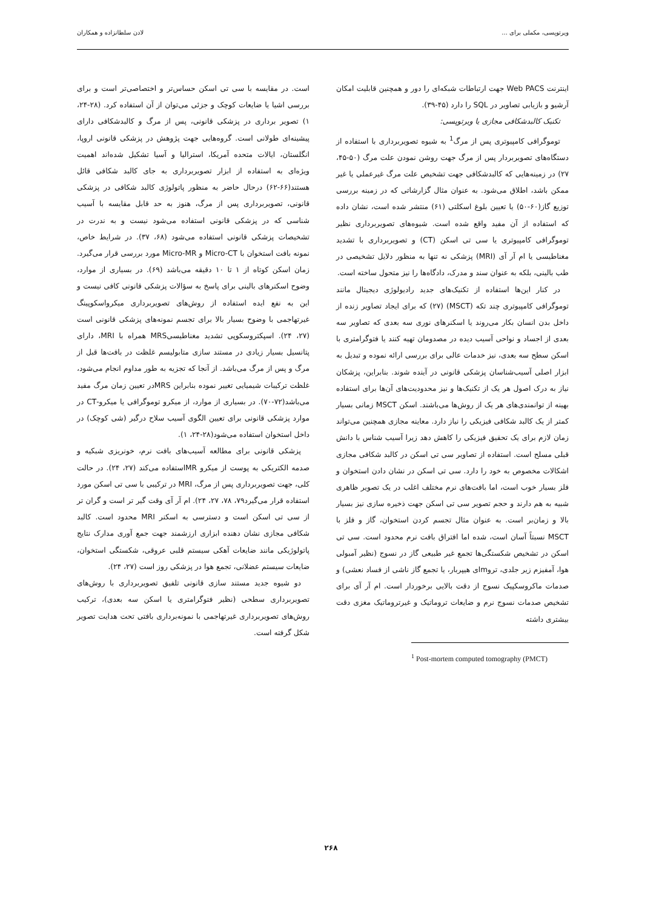ویرتوپسی، مکملی برای ... لادن سلطانزاده و همکاران
اینترنت Web PACS جهت ارتباطات شبکه‌ای را دور و همچنین قابلیت امکان آرشیو و بازیابی تصاویر در SQL را دارد (۴۵-۳۹).
تکنیک کالبدشکافی مجازی یا ویرتوپسی:
توموگرافی کامپیوتری پس از مرگ<sup>1</sup> به شیوه تصویربرداری با استفاده از دستگاه‌های تصویربردار پس از مرگ جهت روشن نمودن علت مرگ (۵۰-۴۵، ۲۷) در زمینه‌هایی که کالبدشکافی جهت تشخیص علت مرگ غیرعملی یا غیر ممکن باشد، اطلاق می‌شود. به عنوان مثال گزارشاتی که در زمینه بررسی توزیع گاز(۶۰-۵۰) یا تعیین بلوغ اسکلتی (۶۱) منتشر شده است، نشان داده که استفاده از آن مفید واقع شده است. شیوه‌های تصویربرداری نظیر توموگرافی کامپیوتری یا سی تی اسکن (CT) و تصویربرداری با تشدید مغناطیسی یا ام آر آی (MRI) پزشکی نه تنها به منظور دلایل تشخیصی در طب بالینی، بلکه به عنوان سند و مدرک، دادگاه‌ها را نیز متحول ساخته است.
در کنار این‌ها استفاده از تکنیک‌های جدید رادیولوژی دیجیتال مانند توموگرافی کامپیوتری چند تکه (MSCT) (۲۷) که برای ایجاد تصاویر زنده از داخل بدن انسان بکار می‌روند یا اسکنرهای نوری سه بعدی که تصاویر سه بعدی از اجساد و نواحی آسیب دیده در مصدومان تهیه کنند یا فتوگرامتری با اسکن سطح سه بعدی، نیز خدمات عالی برای بررسی ارائه نموده و تبدیل به ابزار اصلی آسیب‌شناسان پزشکی قانونی در آینده شوند. بنابراین، پزشکان نیاز به درک اصول هر یک از تکنیک‌ها و نیز محدودیت‌های آن‌ها برای استفاده بهینه از توانمندی‌های هر یک از روش‌ها می‌باشند. اسکن MSCT زمانی بسیار کمتر از یک کالبد شکافی فیزیکی را نیاز دارد. معاینه مجازی همچنین می‌تواند زمان لازم برای یک تحقیق فیزیکی را کاهش دهد زیرا آسیب شناس با دانش قبلی مسلح است. استفاده از تصاویر سی تی اسکن در کالبد شکافی مجازی اشکالات مخصوص به خود را دارد. سی تی اسکن در نشان دادن استخوان و فلز بسیار خوب است، اما بافت‌های نرم مختلف اغلب در یک تصویر ظاهری شبیه به هم دارند و حجم تصویر سی تی اسکن جهت ذخیره سازی نیز بسیار بالا و زمان‌بر است. به عنوان مثال تجسم کردن استخوان، گاز و فلز با MSCT نسبتاً آسان است، شده اما افتراق بافت نرم محدود است. سی تی اسکن در تشخیص شکستگی‌ها تجمع غیر طبیعی گاز در نسوج (نظیر آمبولی هوا، آمفیزم زیر جلدی، تروmای هیپربار، یا تجمع گاز ناشی از فساد نعشی) و صدمات ماکروسکپیک نسوج از دقت بالایی برخوردار است. ام آر آی برای تشخیص صدمات نسوج نرم و ضایعات تروماتیک و غیرتروماتیک مغزی دقت بیشتری داشته
<sup>1</sup> Post-mortem computed tomography (PMCT)
است. در مقایسه با سی تی اسکن حساس‌تر و اختصاصی‌تر است و برای بررسی اشیا یا ضایعات کوچک و جزئی می‌توان از آن استفاده کرد. (۲۸-۲۴، ۱) تصویر برداری در پزشکی قانونی، پس از مرگ و کالبدشکافی دارای پیشینه‌ای طولانی است. گروه‌هایی جهت پژوهش در پزشکی قانونی اروپا، انگلستان، ایالات متحده آمریکا، استرالیا و آسیا تشکیل شده‌اند اهمیت ویژه‌ای به استفاده از ابزار تصویربرداری به جای کالبد شکافی قائل هستند(۶۶-۶۲) درحال حاضر به منظور پاتولوژی کالبد شکافی در پزشکی قانونی، تصویربرداری پس از مرگ، هنوز به حد قابل مقایسه با آسیب شناسی که در پزشکی قانونی استفاده می‌شود نیست و به ندرت در تشخیصات پزشکی قانونی استفاده می‌شود (۶۸، ۳۷). در شرایط خاص، نمونه بافت استخوان با Micro-CT و Micro-MR مورد بررسی قرار می‌گیرد. زمان اسکن کوتاه از ۱ تا ۱۰ دقیقه می‌باشد (۶۹). در بسیاری از موارد، وضوح اسکنرهای بالینی برای پاسخ به سؤالات پزشکی قانونی کافی نیست و این به نفع ایده استفاده از روش‌های تصویربرداری میکرواسکوپینگ غیرتهاجمی با وضوح بسیار بالا برای تجسم نمونه‌های پزشکی قانونی است (۲۷، ۲۴). اسپکتروسکوپی تشدید مغناطیسیMRS همراه با MRI، دارای پتانسیل بسیار زیادی در مستند سازی متابولیسم غلظت در بافت‌ها قبل از مرگ و پس از مرگ می‌باشد. از آنجا که تجزیه به طور مداوم انجام می‌شود، غلظت ترکیبات شیمیایی تغییر نموده بنابراین MRSدر تعیین زمان مرگ مفید می‌باشد(۷۲-۷۰). در بسیاری از موارد، از میکرو توموگرافی یا میکرو-CT در موارد پزشکی قانونی برای تعیین الگوی آسیب سلاح درگیر (شی کوچک) در داخل استخوان استفاده می‌شود(۲۸-۲۴، ۱).
پزشکی قانونی برای مطالعه آسیب‌های بافت نرم، خونریزی شبکیه و صدمه الکتریکی به پوست از میکرو MRاستفاده می‌کند (۲۷، ۲۴). در حالت کلی، جهت تصویربرداری پس از مرگ، MRI در ترکیبی با سی تی اسکن مورد استفاده قرار می‌گیرد۷۹، ۷۸، ۲۷، ۲۴). ام آر آی وقت گیر تر است و گران تر از سی تی اسکن است و دسترسی به اسکنر MRI محدود است. کالبد شکافی مجازی نشان دهنده ابزاری ارزشمند جهت جمع آوری مدارک نتایج پاتولوژیکی مانند ضایعات آهکی سیستم قلبی عروقی، شکستگی استخوان، ضایعات سیستم عضلانی، تجمع هوا در پزشکی روز است (۲۷، ۲۴).
دو شیوه جدید مستند سازی قانونی تلفیق تصویربرداری با روش‌های تصویربرداری سطحی (نظیر فتوگرامتری یا اسکن سه بعدی)، ترکیب روش‌های تصویربرداری غیرتهاجمی با نمونه‌برداری بافتی تحت هدایت تصویر شکل گرفته است.
۲۶۸